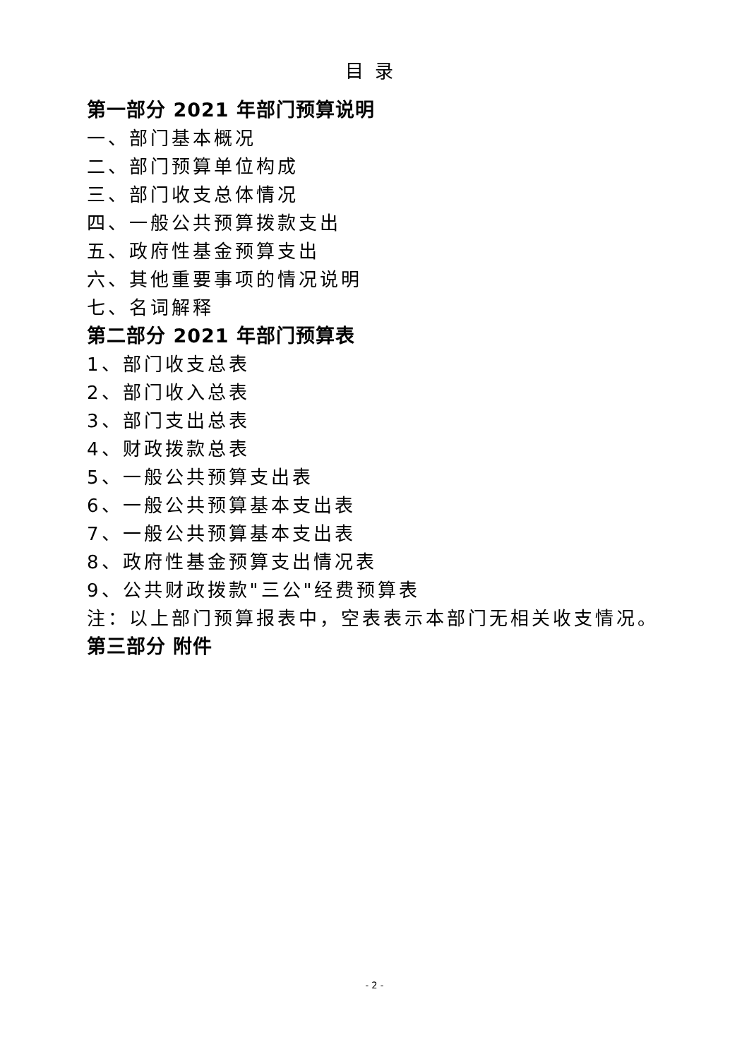目录
第一部分 2021 年部门预算说明
一、部门基本概况
二、部门预算单位构成
三、部门收支总体情况
四、一般公共预算拨款支出
五、政府性基金预算支出
六、其他重要事项的情况说明
七、名词解释
第二部分 2021 年部门预算表
1、部门收支总表
2、部门收入总表
3、部门支出总表
4、财政拨款总表
5、一般公共预算支出表
6、一般公共预算基本支出表
7、一般公共预算基本支出表
8、政府性基金预算支出情况表
9、公共财政拨款"三公"经费预算表
注：以上部门预算报表中，空表表示本部门无相关收支情况。
第三部分 附件
- 2 -